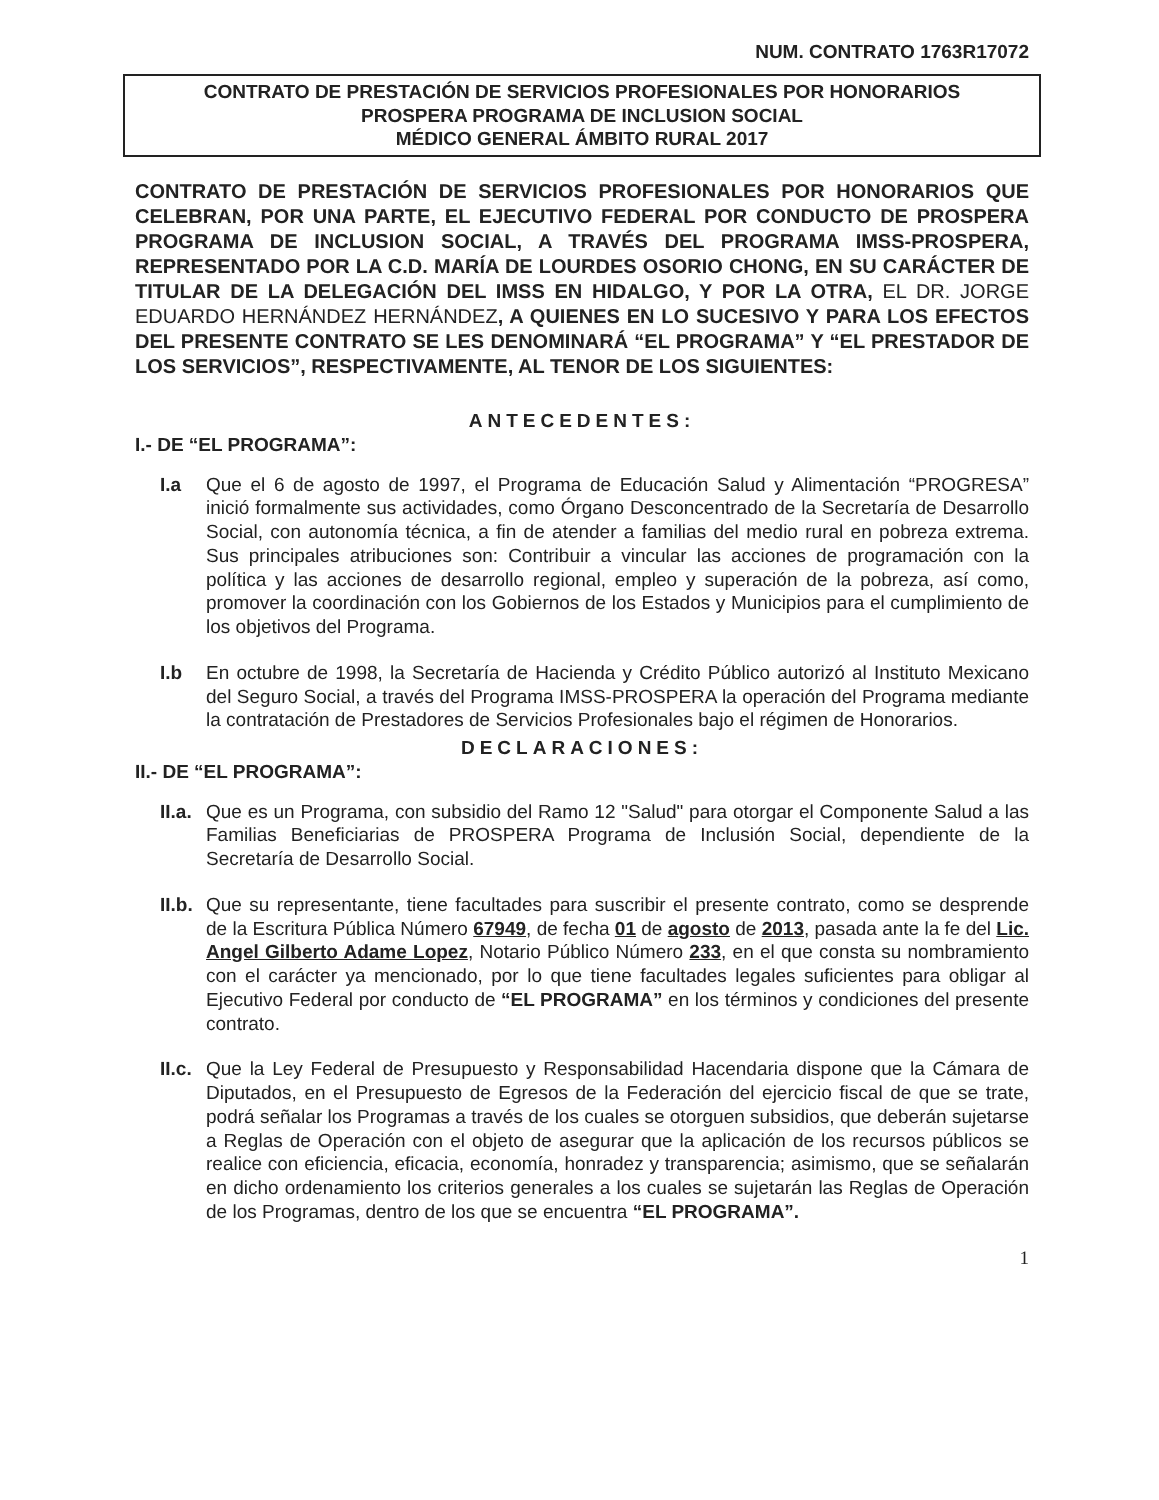NUM. CONTRATO 1763R17072
CONTRATO DE PRESTACIÓN DE SERVICIOS PROFESIONALES POR HONORARIOS
PROSPERA PROGRAMA DE INCLUSION SOCIAL
MÉDICO GENERAL ÁMBITO RURAL 2017
CONTRATO DE PRESTACIÓN DE SERVICIOS PROFESIONALES POR HONORARIOS QUE CELEBRAN, POR UNA PARTE, EL EJECUTIVO FEDERAL POR CONDUCTO DE PROSPERA PROGRAMA DE INCLUSION SOCIAL, A TRAVÉS DEL PROGRAMA IMSS-PROSPERA, REPRESENTADO POR LA C.D. MARÍA DE LOURDES OSORIO CHONG, EN SU CARÁCTER DE TITULAR DE LA DELEGACIÓN DEL IMSS EN HIDALGO, Y POR LA OTRA, EL DR. JORGE EDUARDO HERNÁNDEZ HERNÁNDEZ, A QUIENES EN LO SUCESIVO Y PARA LOS EFECTOS DEL PRESENTE CONTRATO SE LES DENOMINARÁ “EL PROGRAMA” Y “EL PRESTADOR DE LOS SERVICIOS”, RESPECTIVAMENTE, AL TENOR DE LOS SIGUIENTES:
ANTECEDENTES:
I.- DE “EL PROGRAMA”:
I.a Que el 6 de agosto de 1997, el Programa de Educación Salud y Alimentación “PROGRESA” inició formalmente sus actividades, como Órgano Desconcentrado de la Secretaría de Desarrollo Social, con autonomía técnica, a fin de atender a familias del medio rural en pobreza extrema. Sus principales atribuciones son: Contribuir a vincular las acciones de programación con la política y las acciones de desarrollo regional, empleo y superación de la pobreza, así como, promover la coordinación con los Gobiernos de los Estados y Municipios para el cumplimiento de los objetivos del Programa.
I.b En octubre de 1998, la Secretaría de Hacienda y Crédito Público autorizó al Instituto Mexicano del Seguro Social, a través del Programa IMSS-PROSPERA la operación del Programa mediante la contratación de Prestadores de Servicios Profesionales bajo el régimen de Honorarios.
DECLARACIONES:
II.- DE “EL PROGRAMA”:
II.a.
Que es un Programa, con subsidio del Ramo 12 "Salud" para otorgar el Componente Salud a las Familias Beneficiarias de PROSPERA Programa de Inclusión Social, dependiente de la Secretaría de Desarrollo Social.
II.b.
Que su representante, tiene facultades para suscribir el presente contrato, como se desprende de la Escritura Pública Número 67949, de fecha 01 de agosto de 2013, pasada ante la fe del Lic. Angel Gilberto Adame Lopez, Notario Público Número 233, en el que consta su nombramiento con el carácter ya mencionado, por lo que tiene facultades legales suficientes para obligar al Ejecutivo Federal por conducto de “EL PROGRAMA” en los términos y condiciones del presente contrato.
II.c.
Que la Ley Federal de Presupuesto y Responsabilidad Hacendaria dispone que la Cámara de Diputados, en el Presupuesto de Egresos de la Federación del ejercicio fiscal de que se trate, podrá señalar los Programas a través de los cuales se otorguen subsidios, que deberán sujetarse a Reglas de Operación con el objeto de asegurar que la aplicación de los recursos públicos se realice con eficiencia, eficacia, economía, honradez y transparencia; asimismo, que se señalarán en dicho ordenamiento los criterios generales a los cuales se sujetarán las Reglas de Operación de los Programas, dentro de los que se encuentra “EL PROGRAMA”.
1